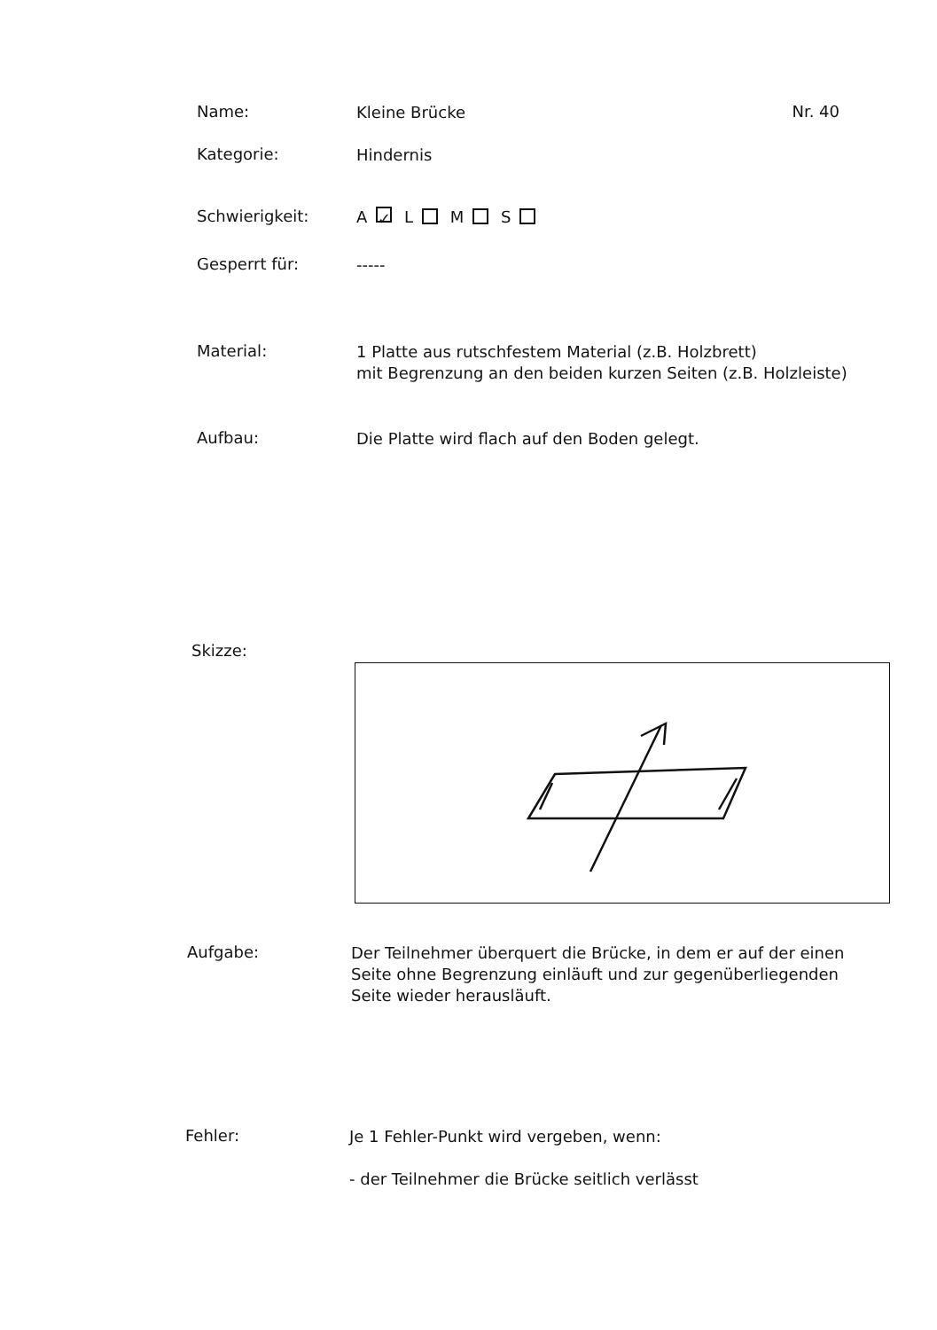Name:
Kleine Brücke
Nr. 40
Kategorie:
Hindernis
Schwierigkeit:
A ✓ L M S
Gesperrt für:
-----
Material:
1 Platte aus rutschfestem Material (z.B. Holzbrett)
mit Begrenzung an den beiden kurzen Seiten (z.B. Holzleiste)
Aufbau:
Die Platte wird flach auf den Boden gelegt.
Skizze:
Aufgabe:
Der Teilnehmer überquert die Brücke, in dem er auf der einen
Seite ohne Begrenzung einläuft und zur gegenüberliegenden
Seite wieder herausläuft.
Fehler:
Je 1 Fehler-Punkt wird vergeben, wenn:
- der Teilnehmer die Brücke seitlich verlässt